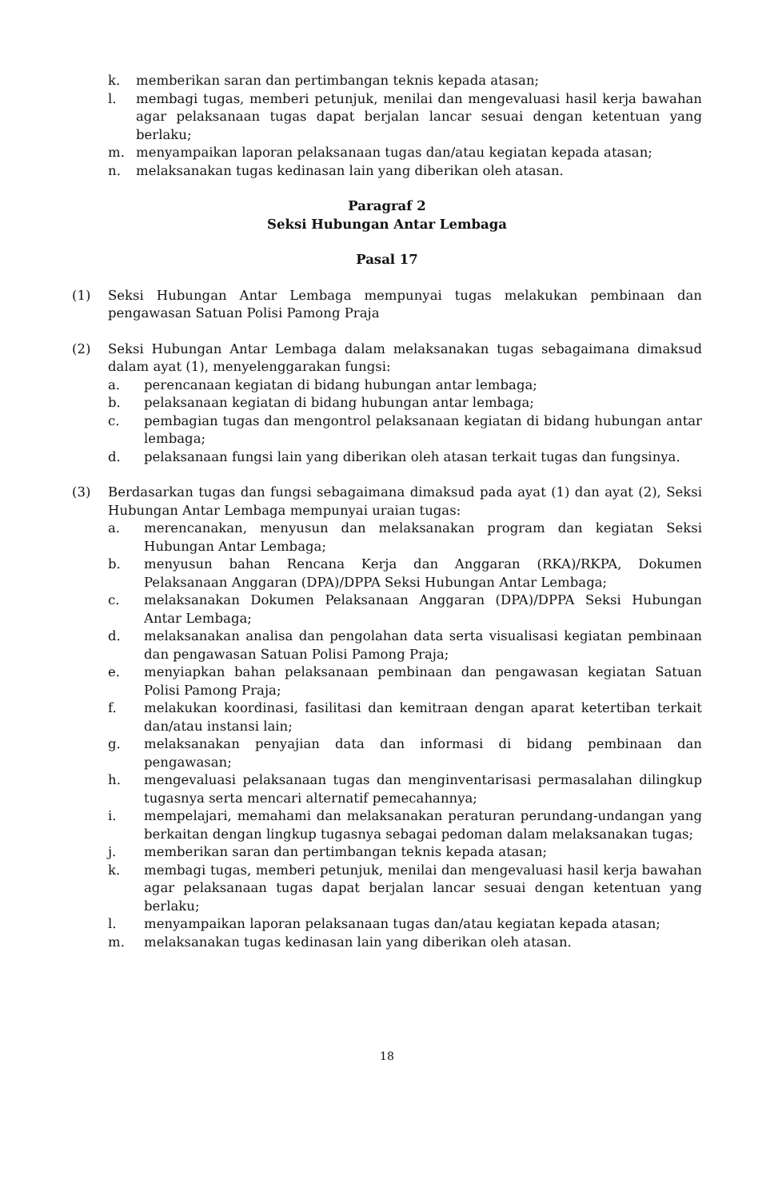k. memberikan saran dan pertimbangan teknis kepada atasan;
l. membagi tugas, memberi petunjuk, menilai dan mengevaluasi hasil kerja bawahan agar pelaksanaan tugas dapat berjalan lancar sesuai dengan ketentuan yang berlaku;
m. menyampaikan laporan pelaksanaan tugas dan/atau kegiatan kepada atasan;
n. melaksanakan tugas kedinasan lain yang diberikan oleh atasan.
Paragraf 2
Seksi Hubungan Antar Lembaga
Pasal 17
(1) Seksi Hubungan Antar Lembaga mempunyai tugas melakukan pembinaan dan pengawasan Satuan Polisi Pamong Praja
(2) Seksi Hubungan Antar Lembaga dalam melaksanakan tugas sebagaimana dimaksud dalam ayat (1), menyelenggarakan fungsi:
a. perencanaan kegiatan di bidang hubungan antar lembaga;
b. pelaksanaan kegiatan di bidang hubungan antar lembaga;
c. pembagian tugas dan mengontrol pelaksanaan kegiatan di bidang hubungan antar lembaga;
d. pelaksanaan fungsi lain yang diberikan oleh atasan terkait tugas dan fungsinya.
(3) Berdasarkan tugas dan fungsi sebagaimana dimaksud pada ayat (1) dan ayat (2), Seksi Hubungan Antar Lembaga mempunyai uraian tugas:
a. merencanakan, menyusun dan melaksanakan program dan kegiatan Seksi Hubungan Antar Lembaga;
b. menyusun bahan Rencana Kerja dan Anggaran (RKA)/RKPA, Dokumen Pelaksanaan Anggaran (DPA)/DPPA Seksi Hubungan Antar Lembaga;
c. melaksanakan Dokumen Pelaksanaan Anggaran (DPA)/DPPA Seksi Hubungan Antar Lembaga;
d. melaksanakan analisa dan pengolahan data serta visualisasi kegiatan pembinaan dan pengawasan Satuan Polisi Pamong Praja;
e. menyiapkan bahan pelaksanaan pembinaan dan pengawasan kegiatan Satuan Polisi Pamong Praja;
f. melakukan koordinasi, fasilitasi dan kemitraan dengan aparat ketertiban terkait dan/atau instansi lain;
g. melaksanakan penyajian data dan informasi di bidang pembinaan dan pengawasan;
h. mengevaluasi pelaksanaan tugas dan menginventarisasi permasalahan dilingkup tugasnya serta mencari alternatif pemecahannya;
i. mempelajari, memahami dan melaksanakan peraturan perundang-undangan yang berkaitan dengan lingkup tugasnya sebagai pedoman dalam melaksanakan tugas;
j. memberikan saran dan pertimbangan teknis kepada atasan;
k. membagi tugas, memberi petunjuk, menilai dan mengevaluasi hasil kerja bawahan agar pelaksanaan tugas dapat berjalan lancar sesuai dengan ketentuan yang berlaku;
l. menyampaikan laporan pelaksanaan tugas dan/atau kegiatan kepada atasan;
m. melaksanakan tugas kedinasan lain yang diberikan oleh atasan.
18